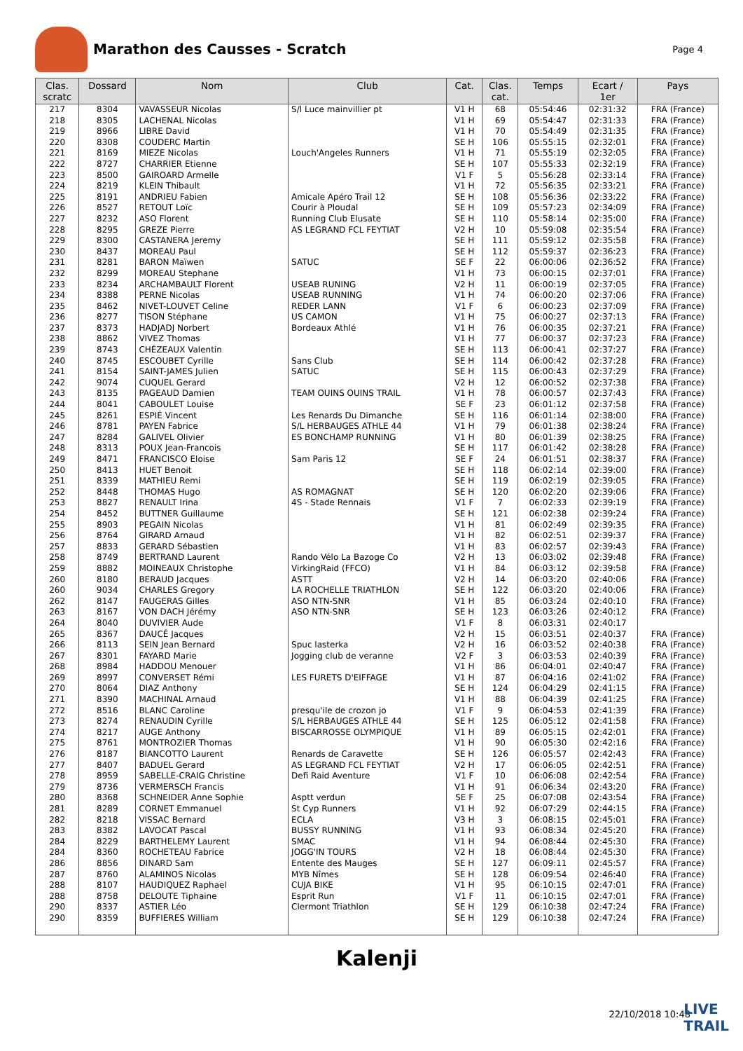Marathon des Causses - Scratch
Page 4
| Clas. scratc | Dossard | Nom | Club | Cat. | Clas. cat. | Temps | Ecart / 1er | Pays |
| --- | --- | --- | --- | --- | --- | --- | --- | --- |
| 217 | 8304 | VAVASSEUR Nicolas | S/l Luce mainvillier pt | V1 H | 68 | 05:54:46 | 02:31:32 | FRA (France) |
| 218 | 8305 | LACHENAL Nicolas | | V1 H | 69 | 05:54:47 | 02:31:33 | FRA (France) |
| 219 | 8966 | LIBRE David | | V1 H | 70 | 05:54:49 | 02:31:35 | FRA (France) |
| 220 | 8308 | COUDERC Martin | | SE H | 106 | 05:55:15 | 02:32:01 | FRA (France) |
| 221 | 8169 | MIEZE Nicolas | Louch'Angeles Runners | V1 H | 71 | 05:55:19 | 02:32:05 | FRA (France) |
| 222 | 8727 | CHARRIER Etienne | | SE H | 107 | 05:55:33 | 02:32:19 | FRA (France) |
| 223 | 8500 | GAIROARD Armelle | | V1 F | 5 | 05:56:28 | 02:33:14 | FRA (France) |
| 224 | 8219 | KLEIN Thibault | | V1 H | 72 | 05:56:35 | 02:33:21 | FRA (France) |
| 225 | 8191 | ANDRIEU Fabien | Amicale Apéro Trail 12 | SE H | 108 | 05:56:36 | 02:33:22 | FRA (France) |
| 226 | 8527 | RETOUT Loïc | Courir à Ploudal | SE H | 109 | 05:57:23 | 02:34:09 | FRA (France) |
| 227 | 8232 | ASO Florent | Running Club Elusate | SE H | 110 | 05:58:14 | 02:35:00 | FRA (France) |
| 228 | 8295 | GREZE Pierre | AS LEGRAND FCL FEYTIAT | V2 H | 10 | 05:59:08 | 02:35:54 | FRA (France) |
| 229 | 8300 | CASTANERA Jeremy | | SE H | 111 | 05:59:12 | 02:35:58 | FRA (France) |
| 230 | 8437 | MOREAU Paul | | SE H | 112 | 05:59:37 | 02:36:23 | FRA (France) |
| 231 | 8281 | BARON Maïwen | SATUC | SE F | 22 | 06:00:06 | 02:36:52 | FRA (France) |
| 232 | 8299 | MOREAU Stephane | | V1 H | 73 | 06:00:15 | 02:37:01 | FRA (France) |
| 233 | 8234 | ARCHAMBAULT Florent | USEAB RUNING | V2 H | 11 | 06:00:19 | 02:37:05 | FRA (France) |
| 234 | 8388 | PERNE Nicolas | USEAB RUNNING | V1 H | 74 | 06:00:20 | 02:37:06 | FRA (France) |
| 235 | 8462 | NIVET-LOUVET Celine | REDER LANN | V1 F | 6 | 06:00:23 | 02:37:09 | FRA (France) |
| 236 | 8277 | TISON Stéphane | US CAMON | V1 H | 75 | 06:00:27 | 02:37:13 | FRA (France) |
| 237 | 8373 | HADJADJ Norbert | Bordeaux Athlé | V1 H | 76 | 06:00:35 | 02:37:21 | FRA (France) |
| 238 | 8862 | VIVEZ Thomas | | V1 H | 77 | 06:00:37 | 02:37:23 | FRA (France) |
| 239 | 8743 | CHÉZEAUX Valentin | | SE H | 113 | 06:00:41 | 02:37:27 | FRA (France) |
| 240 | 8745 | ESCOUBET Cyrille | Sans Club | SE H | 114 | 06:00:42 | 02:37:28 | FRA (France) |
| 241 | 8154 | SAINT-JAMES Julien | SATUC | SE H | 115 | 06:00:43 | 02:37:29 | FRA (France) |
| 242 | 9074 | CUQUEL Gerard | | V2 H | 12 | 06:00:52 | 02:37:38 | FRA (France) |
| 243 | 8135 | PAGEAUD Damien | TEAM OUINS OUINS TRAIL | V1 H | 78 | 06:00:57 | 02:37:43 | FRA (France) |
| 244 | 8041 | CABOULET Louise | | SE F | 23 | 06:01:12 | 02:37:58 | FRA (France) |
| 245 | 8261 | ESPIÉ Vincent | Les Renards Du Dimanche | SE H | 116 | 06:01:14 | 02:38:00 | FRA (France) |
| 246 | 8781 | PAYEN Fabrice | S/L HERBAUGES ATHLE 44 | V1 H | 79 | 06:01:38 | 02:38:24 | FRA (France) |
| 247 | 8284 | GALIVEL Olivier | ES BONCHAMP RUNNING | V1 H | 80 | 06:01:39 | 02:38:25 | FRA (France) |
| 248 | 8313 | POUX Jean-Francois | | SE H | 117 | 06:01:42 | 02:38:28 | FRA (France) |
| 249 | 8471 | FRANCISCO Eloise | Sam Paris 12 | SE F | 24 | 06:01:51 | 02:38:37 | FRA (France) |
| 250 | 8413 | HUET Benoit | | SE H | 118 | 06:02:14 | 02:39:00 | FRA (France) |
| 251 | 8339 | MATHIEU Remi | | SE H | 119 | 06:02:19 | 02:39:05 | FRA (France) |
| 252 | 8448 | THOMAS Hugo | AS ROMAGNAT | SE H | 120 | 06:02:20 | 02:39:06 | FRA (France) |
| 253 | 8827 | RENAULT Irina | 4S - Stade Rennais | V1 F | 7 | 06:02:33 | 02:39:19 | FRA (France) |
| 254 | 8452 | BUTTNER Guillaume | | SE H | 121 | 06:02:38 | 02:39:24 | FRA (France) |
| 255 | 8903 | PEGAIN Nicolas | | V1 H | 81 | 06:02:49 | 02:39:35 | FRA (France) |
| 256 | 8764 | GIRARD Arnaud | | V1 H | 82 | 06:02:51 | 02:39:37 | FRA (France) |
| 257 | 8833 | GERARD Sébastien | | V1 H | 83 | 06:02:57 | 02:39:43 | FRA (France) |
| 258 | 8749 | BERTRAND Laurent | Rando Vélo La Bazoge Co | V2 H | 13 | 06:03:02 | 02:39:48 | FRA (France) |
| 259 | 8882 | MOINEAUX Christophe | VirkingRaid (FFCO) | V1 H | 84 | 06:03:12 | 02:39:58 | FRA (France) |
| 260 | 8180 | BERAUD Jacques | ASTT | V2 H | 14 | 06:03:20 | 02:40:06 | FRA (France) |
| 260 | 9034 | CHARLES Gregory | LA ROCHELLE TRIATHLON | SE H | 122 | 06:03:20 | 02:40:06 | FRA (France) |
| 262 | 8147 | FAUGERAS Gilles | ASO NTN-SNR | V1 H | 85 | 06:03:24 | 02:40:10 | FRA (France) |
| 263 | 8167 | VON DACH Jérémy | ASO NTN-SNR | SE H | 123 | 06:03:26 | 02:40:12 | FRA (France) |
| 264 | 8040 | DUVIVIER Aude | | V1 F | 8 | 06:03:31 | 02:40:17 | |
| 265 | 8367 | DAUCÉ Jacques | | V2 H | 15 | 06:03:51 | 02:40:37 | FRA (France) |
| 266 | 8113 | SEIN Jean Bernard | Spuc lasterka | V2 H | 16 | 06:03:52 | 02:40:38 | FRA (France) |
| 267 | 8301 | FAYARD Marie | Jogging club de veranne | V2 F | 3 | 06:03:53 | 02:40:39 | FRA (France) |
| 268 | 8984 | HADDOU Menouer | | V1 H | 86 | 06:04:01 | 02:40:47 | FRA (France) |
| 269 | 8997 | CONVERSET Rémi | LES FURETS D'EIFFAGE | V1 H | 87 | 06:04:16 | 02:41:02 | FRA (France) |
| 270 | 8064 | DIAZ Anthony | | SE H | 124 | 06:04:29 | 02:41:15 | FRA (France) |
| 271 | 8390 | MACHINAL Arnaud | | V1 H | 88 | 06:04:39 | 02:41:25 | FRA (France) |
| 272 | 8516 | BLANC Caroline | presqu'ile de crozon jo | V1 F | 9 | 06:04:53 | 02:41:39 | FRA (France) |
| 273 | 8274 | RENAUDIN Cyrille | S/L HERBAUGES ATHLE 44 | SE H | 125 | 06:05:12 | 02:41:58 | FRA (France) |
| 274 | 8217 | AUGE Anthony | BISCARROSSE OLYMPIQUE | V1 H | 89 | 06:05:15 | 02:42:01 | FRA (France) |
| 275 | 8761 | MONTROZIER Thomas | | V1 H | 90 | 06:05:30 | 02:42:16 | FRA (France) |
| 276 | 8187 | BIANCOTTO Laurent | Renards de Caravette | SE H | 126 | 06:05:57 | 02:42:43 | FRA (France) |
| 277 | 8407 | BADUEL Gerard | AS LEGRAND FCL FEYTIAT | V2 H | 17 | 06:06:05 | 02:42:51 | FRA (France) |
| 278 | 8959 | SABELLE-CRAIG Christine | Defi Raid Aventure | V1 F | 10 | 06:06:08 | 02:42:54 | FRA (France) |
| 279 | 8736 | VERMERSCH Francis | | V1 H | 91 | 06:06:34 | 02:43:20 | FRA (France) |
| 280 | 8368 | SCHNEIDER Anne Sophie | Asptt verdun | SE F | 25 | 06:07:08 | 02:43:54 | FRA (France) |
| 281 | 8289 | CORNET Emmanuel | St Cyp Runners | V1 H | 92 | 06:07:29 | 02:44:15 | FRA (France) |
| 282 | 8218 | VISSAC Bernard | ECLA | V3 H | 3 | 06:08:15 | 02:45:01 | FRA (France) |
| 283 | 8382 | LAVOCAT Pascal | BUSSY RUNNING | V1 H | 93 | 06:08:34 | 02:45:20 | FRA (France) |
| 284 | 8229 | BARTHELEMY Laurent | SMAC | V1 H | 94 | 06:08:44 | 02:45:30 | FRA (France) |
| 284 | 8360 | ROCHETEAU Fabrice | JOGG'IN TOURS | V2 H | 18 | 06:08:44 | 02:45:30 | FRA (France) |
| 286 | 8856 | DINARD Sam | Entente des Mauges | SE H | 127 | 06:09:11 | 02:45:57 | FRA (France) |
| 287 | 8760 | ALAMINOS Nicolas | MYB Nîmes | SE H | 128 | 06:09:54 | 02:46:40 | FRA (France) |
| 288 | 8107 | HAUDIQUEZ Raphael | CUJA BIKE | V1 H | 95 | 06:10:15 | 02:47:01 | FRA (France) |
| 288 | 8758 | DELOUTE Tiphaine | Esprit Run | V1 F | 11 | 06:10:15 | 02:47:01 | FRA (France) |
| 290 | 8337 | ASTIER Léo | Clermont Triathlon | SE H | 129 | 06:10:38 | 02:47:24 | FRA (France) |
| 290 | 8359 | BUFFIERES William | | SE H | 129 | 06:10:38 | 02:47:24 | FRA (France) |
Kalenji
22/10/2018 10:48
LIVE
TRAIL